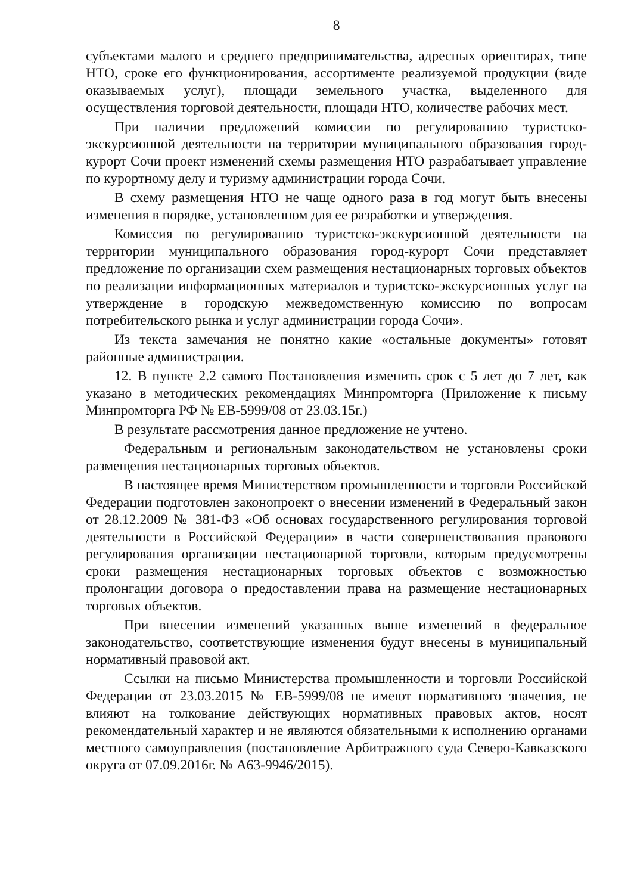8
субъектами малого и среднего предпринимательства, адресных ориентирах, типе НТО, сроке его функционирования, ассортименте реализуемой продукции (виде оказываемых услуг), площади земельного участка, выделенного для осуществления торговой деятельности, площади НТО, количестве рабочих мест.
При наличии предложений комиссии по регулированию туристско-экскурсионной деятельности на территории муниципального образования город-курорт Сочи проект изменений схемы размещения НТО разрабатывает управление по курортному делу и туризму администрации города Сочи.
В схему размещения НТО не чаще одного раза в год могут быть внесены изменения в порядке, установленном для ее разработки и утверждения.
Комиссия по регулированию туристско-экскурсионной деятельности на территории муниципального образования город-курорт Сочи представляет предложение по организации схем размещения нестационарных торговых объектов по реализации информационных материалов и туристско-экскурсионных услуг на утверждение в городскую межведомственную комиссию по вопросам потребительского рынка и услуг администрации города Сочи».
Из текста замечания не понятно какие «остальные документы» готовят районные администрации.
12. В пункте 2.2 самого Постановления изменить срок с 5 лет до 7 лет, как указано в методических рекомендациях Минпромторга (Приложение к письму Минпромторга РФ № ЕВ-5999/08 от 23.03.15г.)
В результате рассмотрения данное предложение не учтено.
Федеральным и региональным законодательством не установлены сроки размещения нестационарных торговых объектов.
В настоящее время Министерством промышленности и торговли Российской Федерации подготовлен законопроект о внесении изменений в Федеральный закон от 28.12.2009 № 381-ФЗ «Об основах государственного регулирования торговой деятельности в Российской Федерации» в части совершенствования правового регулирования организации нестационарной торговли, которым предусмотрены сроки размещения нестационарных торговых объектов с возможностью пролонгации договора о предоставлении права на размещение нестационарных торговых объектов.
При внесении изменений указанных выше изменений в федеральное законодательство, соответствующие изменения будут внесены в муниципальный нормативный правовой акт.
Ссылки на письмо Министерства промышленности и торговли Российской Федерации от 23.03.2015 № ЕВ-5999/08 не имеют нормативного значения, не влияют на толкование действующих нормативных правовых актов, носят рекомендательный характер и не являются обязательными к исполнению органами местного самоуправления (постановление Арбитражного суда Северо-Кавказского округа от 07.09.2016г. № А63-9946/2015).